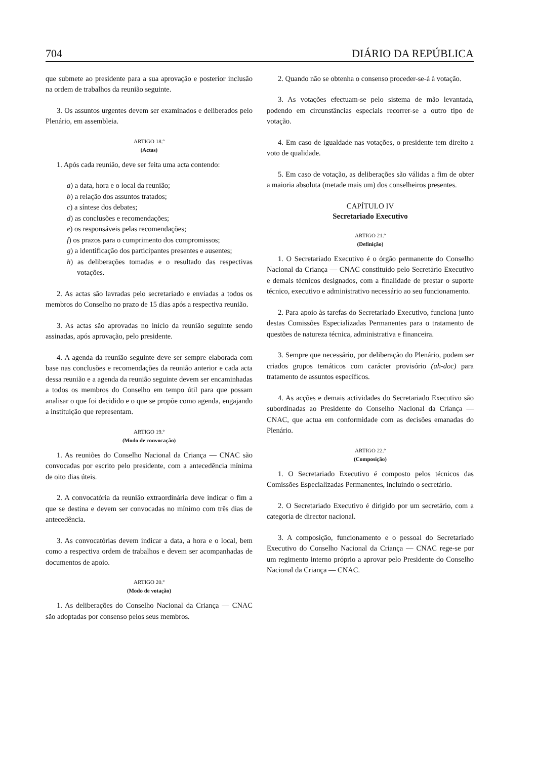704 DIÁRIO DA REPÚBLICA
que submete ao presidente para a sua aprovação e posterior inclusão na ordem de trabalhos da reunião seguinte.
3. Os assuntos urgentes devem ser examinados e deliberados pelo Plenário, em assembleia.
ARTIGO 18.º
(Actas)
1. Após cada reunião, deve ser feita uma acta contendo:
a) a data, hora e o local da reunião;
b) a relação dos assuntos tratados;
c) a síntese dos debates;
d) as conclusões e recomendações;
e) os responsáveis pelas recomendações;
f) os prazos para o cumprimento dos compromissos;
g) a identificação dos participantes presentes e ausentes;
h) as deliberações tomadas e o resultado das respectivas votações.
2. As actas são lavradas pelo secretariado e enviadas a todos os membros do Conselho no prazo de 15 dias após a respectiva reunião.
3. As actas são aprovadas no início da reunião seguinte sendo assinadas, após aprovação, pelo presidente.
4. A agenda da reunião seguinte deve ser sempre elaborada com base nas conclusões e recomendações da reunião anterior e cada acta dessa reunião e a agenda da reunião seguinte devem ser encaminhadas a todos os membros do Conselho em tempo útil para que possam analisar o que foi decidido e o que se propõe como agenda, engajando a instituição que representam.
ARTIGO 19.º
(Modo de convocação)
1. As reuniões do Conselho Nacional da Criança — CNAC são convocadas por escrito pelo presidente, com a antecedência mínima de oito dias úteis.
2. A convocatória da reunião extraordinária deve indicar o fim a que se destina e devem ser convocadas no mínimo com três dias de antecedência.
3. As convocatórias devem indicar a data, a hora e o local, bem como a respectiva ordem de trabalhos e devem ser acompanhadas de documentos de apoio.
ARTIGO 20.º
(Modo de votação)
1. As deliberações do Conselho Nacional da Criança — CNAC são adoptadas por consenso pelos seus membros.
2. Quando não se obtenha o consenso proceder-se-á à votação.
3. As votações efectuam-se pelo sistema de mão levantada, podendo em circunstâncias especiais recorrer-se a outro tipo de votação.
4. Em caso de igualdade nas votações, o presidente tem direito a voto de qualidade.
5. Em caso de votação, as deliberações são válidas a fim de obter a maioria absoluta (metade mais um) dos conselheiros presentes.
CAPÍTULO IV
Secretariado Executivo
ARTIGO 21.º
(Definição)
1. O Secretariado Executivo é o órgão permanente do Conselho Nacional da Criança — CNAC constituído pelo Secretário Executivo e demais técnicos designados, com a finalidade de prestar o suporte técnico, executivo e administrativo necessário ao seu funcionamento.
2. Para apoio às tarefas do Secretariado Executivo, funciona junto destas Comissões Especializadas Permanentes para o tratamento de questões de natureza técnica, administrativa e financeira.
3. Sempre que necessário, por deliberação do Plenário, podem ser criados grupos temáticos com carácter provisório (ah-doc) para tratamento de assuntos específicos.
4. As acções e demais actividades do Secretariado Executivo são subordinadas ao Presidente do Conselho Nacional da Criança — CNAC, que actua em conformidade com as decisões emanadas do Plenário.
ARTIGO 22.º
(Composição)
1. O Secretariado Executivo é composto pelos técnicos das Comissões Especializadas Permanentes, incluindo o secretário.
2. O Secretariado Executivo é dirigido por um secretário, com a categoria de director nacional.
3. A composição, funcionamento e o pessoal do Secretariado Executivo do Conselho Nacional da Criança — CNAC rege-se por um regimento interno próprio a aprovar pelo Presidente do Conselho Nacional da Criança — CNAC.